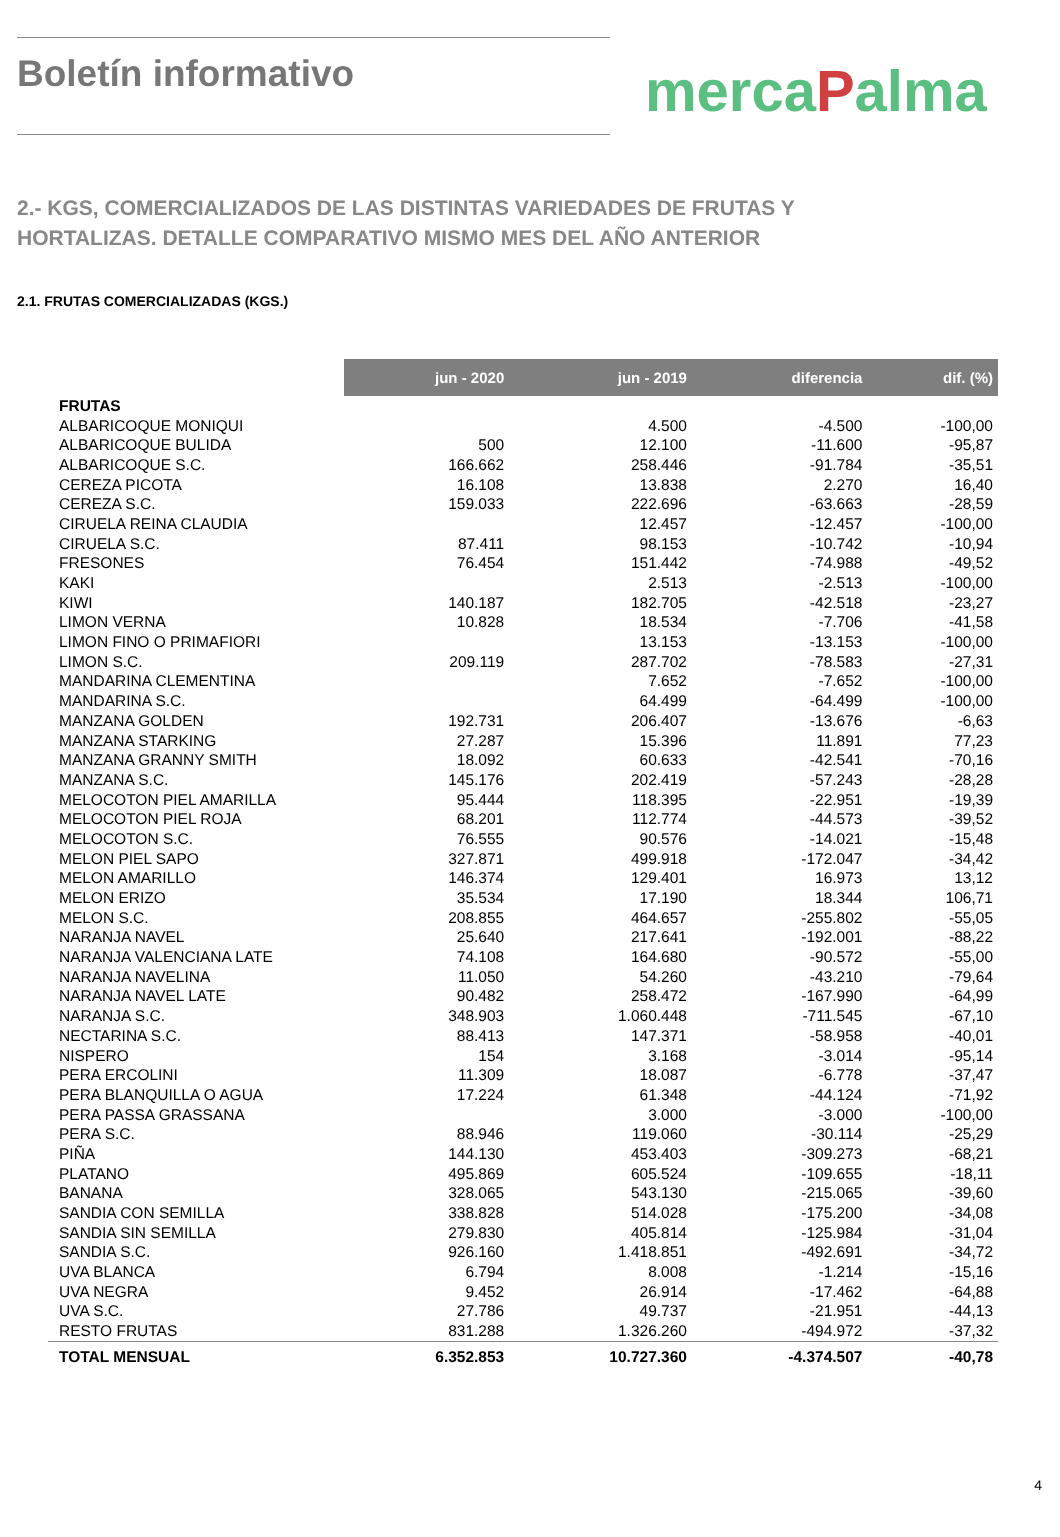Boletín informativo
mercaPalma
2.- KGS, COMERCIALIZADOS DE LAS DISTINTAS VARIEDADES DE FRUTAS Y
HORTALIZAS. DETALLE COMPARATIVO MISMO MES DEL AÑO ANTERIOR
2.1. FRUTAS COMERCIALIZADAS (KGS.)
| | jun - 2020 | jun - 2019 | diferencia | dif. (%) |
| --- | --- | --- | --- | --- |
| FRUTAS | | | | |
| ALBARICOQUE MONIQUI | | 4.500 | -4.500 | -100,00 |
| ALBARICOQUE BULIDA | 500 | 12.100 | -11.600 | -95,87 |
| ALBARICOQUE S.C. | 166.662 | 258.446 | -91.784 | -35,51 |
| CEREZA PICOTA | 16.108 | 13.838 | 2.270 | 16,40 |
| CEREZA S.C. | 159.033 | 222.696 | -63.663 | -28,59 |
| CIRUELA REINA CLAUDIA | | 12.457 | -12.457 | -100,00 |
| CIRUELA S.C. | 87.411 | 98.153 | -10.742 | -10,94 |
| FRESONES | 76.454 | 151.442 | -74.988 | -49,52 |
| KAKI | | 2.513 | -2.513 | -100,00 |
| KIWI | 140.187 | 182.705 | -42.518 | -23,27 |
| LIMON VERNA | 10.828 | 18.534 | -7.706 | -41,58 |
| LIMON FINO O PRIMAFIORI | | 13.153 | -13.153 | -100,00 |
| LIMON S.C. | 209.119 | 287.702 | -78.583 | -27,31 |
| MANDARINA CLEMENTINA | | 7.652 | -7.652 | -100,00 |
| MANDARINA S.C. | | 64.499 | -64.499 | -100,00 |
| MANZANA GOLDEN | 192.731 | 206.407 | -13.676 | -6,63 |
| MANZANA STARKING | 27.287 | 15.396 | 11.891 | 77,23 |
| MANZANA GRANNY SMITH | 18.092 | 60.633 | -42.541 | -70,16 |
| MANZANA S.C. | 145.176 | 202.419 | -57.243 | -28,28 |
| MELOCOTON PIEL AMARILLA | 95.444 | 118.395 | -22.951 | -19,39 |
| MELOCOTON PIEL ROJA | 68.201 | 112.774 | -44.573 | -39,52 |
| MELOCOTON S.C. | 76.555 | 90.576 | -14.021 | -15,48 |
| MELON PIEL SAPO | 327.871 | 499.918 | -172.047 | -34,42 |
| MELON AMARILLO | 146.374 | 129.401 | 16.973 | 13,12 |
| MELON ERIZO | 35.534 | 17.190 | 18.344 | 106,71 |
| MELON S.C. | 208.855 | 464.657 | -255.802 | -55,05 |
| NARANJA NAVEL | 25.640 | 217.641 | -192.001 | -88,22 |
| NARANJA VALENCIANA LATE | 74.108 | 164.680 | -90.572 | -55,00 |
| NARANJA NAVELINA | 11.050 | 54.260 | -43.210 | -79,64 |
| NARANJA NAVEL LATE | 90.482 | 258.472 | -167.990 | -64,99 |
| NARANJA S.C. | 348.903 | 1.060.448 | -711.545 | -67,10 |
| NECTARINA S.C. | 88.413 | 147.371 | -58.958 | -40,01 |
| NISPERO | 154 | 3.168 | -3.014 | -95,14 |
| PERA ERCOLINI | 11.309 | 18.087 | -6.778 | -37,47 |
| PERA BLANQUILLA O AGUA | 17.224 | 61.348 | -44.124 | -71,92 |
| PERA PASSA GRASSANA | | 3.000 | -3.000 | -100,00 |
| PERA S.C. | 88.946 | 119.060 | -30.114 | -25,29 |
| PIÑA | 144.130 | 453.403 | -309.273 | -68,21 |
| PLATANO | 495.869 | 605.524 | -109.655 | -18,11 |
| BANANA | 328.065 | 543.130 | -215.065 | -39,60 |
| SANDIA CON SEMILLA | 338.828 | 514.028 | -175.200 | -34,08 |
| SANDIA SIN SEMILLA | 279.830 | 405.814 | -125.984 | -31,04 |
| SANDIA S.C. | 926.160 | 1.418.851 | -492.691 | -34,72 |
| UVA BLANCA | 6.794 | 8.008 | -1.214 | -15,16 |
| UVA NEGRA | 9.452 | 26.914 | -17.462 | -64,88 |
| UVA S.C. | 27.786 | 49.737 | -21.951 | -44,13 |
| RESTO FRUTAS | 831.288 | 1.326.260 | -494.972 | -37,32 |
| TOTAL MENSUAL | 6.352.853 | 10.727.360 | -4.374.507 | -40,78 |
4